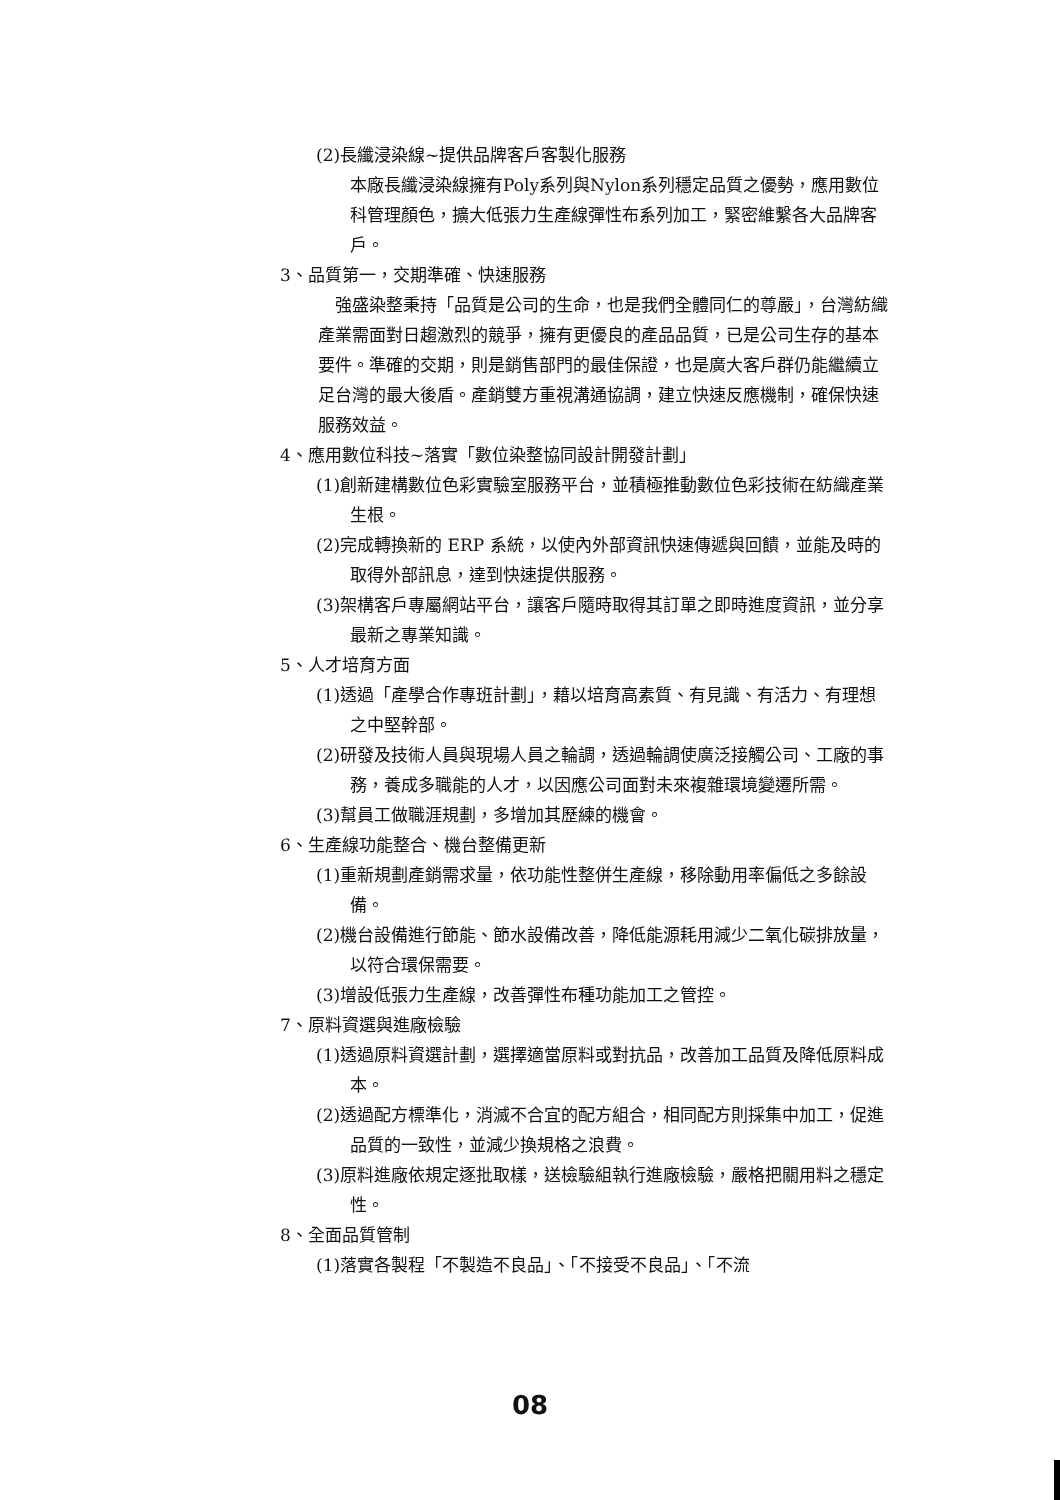(2)長纖浸染線~提供品牌客戶客製化服務
本廠長纖浸染線擁有Poly系列與Nylon系列穩定品質之優勢，應用數位科管理顏色，擴大低張力生產線彈性布系列加工，緊密維繫各大品牌客戶。
3、品質第一，交期準確、快速服務
　強盛染整秉持「品質是公司的生命，也是我們全體同仁的尊嚴」，台灣紡織產業需面對日趨激烈的競爭，擁有更優良的產品品質，已是公司生存的基本要件。準確的交期，則是銷售部門的最佳保證，也是廣大客戶群仍能繼續立足台灣的最大後盾。產銷雙方重視溝通協調，建立快速反應機制，確保快速服務效益。
4、應用數位科技~落實「數位染整協同設計開發計劃」
(1)創新建構數位色彩實驗室服務平台，並積極推動數位色彩技術在紡織產業生根。
(2)完成轉換新的 ERP 系統，以使內外部資訊快速傳遞與回饋，並能及時的取得外部訊息，達到快速提供服務。
(3)架構客戶專屬網站平台，讓客戶隨時取得其訂單之即時進度資訊，並分享最新之專業知識。
5、人才培育方面
(1)透過「產學合作專班計劃」，藉以培育高素質、有見識、有活力、有理想之中堅幹部。
(2)研發及技術人員與現場人員之輪調，透過輪調使廣泛接觸公司、工廠的事務，養成多職能的人才，以因應公司面對未來複雜環境變遷所需。
(3)幫員工做職涯規劃，多增加其歷練的機會。
6、生產線功能整合、機台整備更新
(1)重新規劃產銷需求量，依功能性整併生產線，移除動用率偏低之多餘設備。
(2)機台設備進行節能、節水設備改善，降低能源耗用減少二氧化碳排放量，以符合環保需要。
(3)增設低張力生產線，改善彈性布種功能加工之管控。
7、原料資選與進廠檢驗
(1)透過原料資選計劃，選擇適當原料或對抗品，改善加工品質及降低原料成本。
(2)透過配方標準化，消滅不合宜的配方組合，相同配方則採集中加工，促進品質的一致性，並減少換規格之浪費。
(3)原料進廠依規定逐批取樣，送檢驗組執行進廠檢驗，嚴格把關用料之穩定性。
8、全面品質管制
(1)落實各製程「不製造不良品」、「不接受不良品」、「不流
08